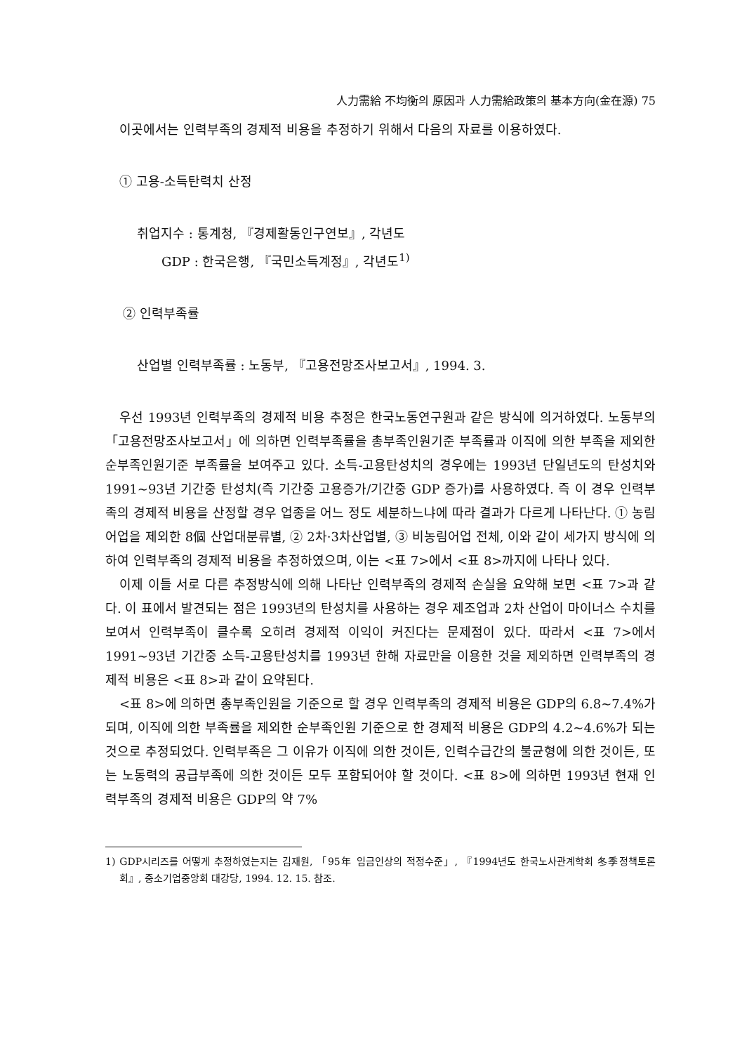人力需給 不均衡의 原因과 人力需給政策의 基本方向(金在源) 75
이곳에서는 인력부족의 경제적 비용을 추정하기 위해서 다음의 자료를 이용하였다.
① 고용-소득탄력치 산정
취업지수 : 통계청, 『경제활동인구연보』, 각년도
GDP : 한국은행, 『국민소득계정』, 각년도<sup>1)</sup>
② 인력부족률
산업별 인력부족률 : 노동부, 『고용전망조사보고서』, 1994. 3.
우선 1993년 인력부족의 경제적 비용 추정은 한국노동연구원과 같은 방식에 의거하였다. 노동부의 「고용전망조사보고서」에 의하면 인력부족률을 총부족인원기준 부족률과 이직에 의한 부족을 제외한 순부족인원기준 부족률을 보여주고 있다. 소득-고용탄성치의 경우에는 1993년 단일년도의 탄성치와 1991~93년 기간중 탄성치(즉 기간중 고용증가/기간중 GDP 증가)를 사용하였다. 즉 이 경우 인력부족의 경제적 비용을 산정할 경우 업종을 어느 정도 세분하느냐에 따라 결과가 다르게 나타난다. ① 농림어업을 제외한 8個 산업대분류별, ② 2차·3차산업별, ③ 비농림어업 전체, 이와 같이 세가지 방식에 의하여 인력부족의 경제적 비용을 추정하였으며, 이는 <표 7>에서 <표 8>까지에 나타나 있다.
이제 이들 서로 다른 추정방식에 의해 나타난 인력부족의 경제적 손실을 요약해 보면 <표 7>과 같다. 이 표에서 발견되는 점은 1993년의 탄성치를 사용하는 경우 제조업과 2차 산업이 마이너스 수치를 보여서 인력부족이 클수록 오히려 경제적 이익이 커진다는 문제점이 있다. 따라서 <표 7>에서 1991~93년 기간중 소득-고용탄성치를 1993년 한해 자료만을 이용한 것을 제외하면 인력부족의 경제적 비용은 <표 8>과 같이 요약된다.
<표 8>에 의하면 총부족인원을 기준으로 할 경우 인력부족의 경제적 비용은 GDP의 6.8~7.4%가 되며, 이직에 의한 부족률을 제외한 순부족인원 기준으로 한 경제적 비용은 GDP의 4.2~4.6%가 되는 것으로 추정되었다. 인력부족은 그 이유가 이직에 의한 것이든, 인력수급간의 불균형에 의한 것이든, 또는 노동력의 공급부족에 의한 것이든 모두 포함되어야 할 것이다. <표 8>에 의하면 1993년 현재 인력부족의 경제적 비용은 GDP의 약 7%
1) GDP시리즈를 어떻게 추정하였는지는 김재원, 「95年 임금인상의 적정수준」, 『1994년도 한국노사관계학회 冬季정책토론회』, 중소기업중앙회 대강당, 1994. 12. 15. 참조.